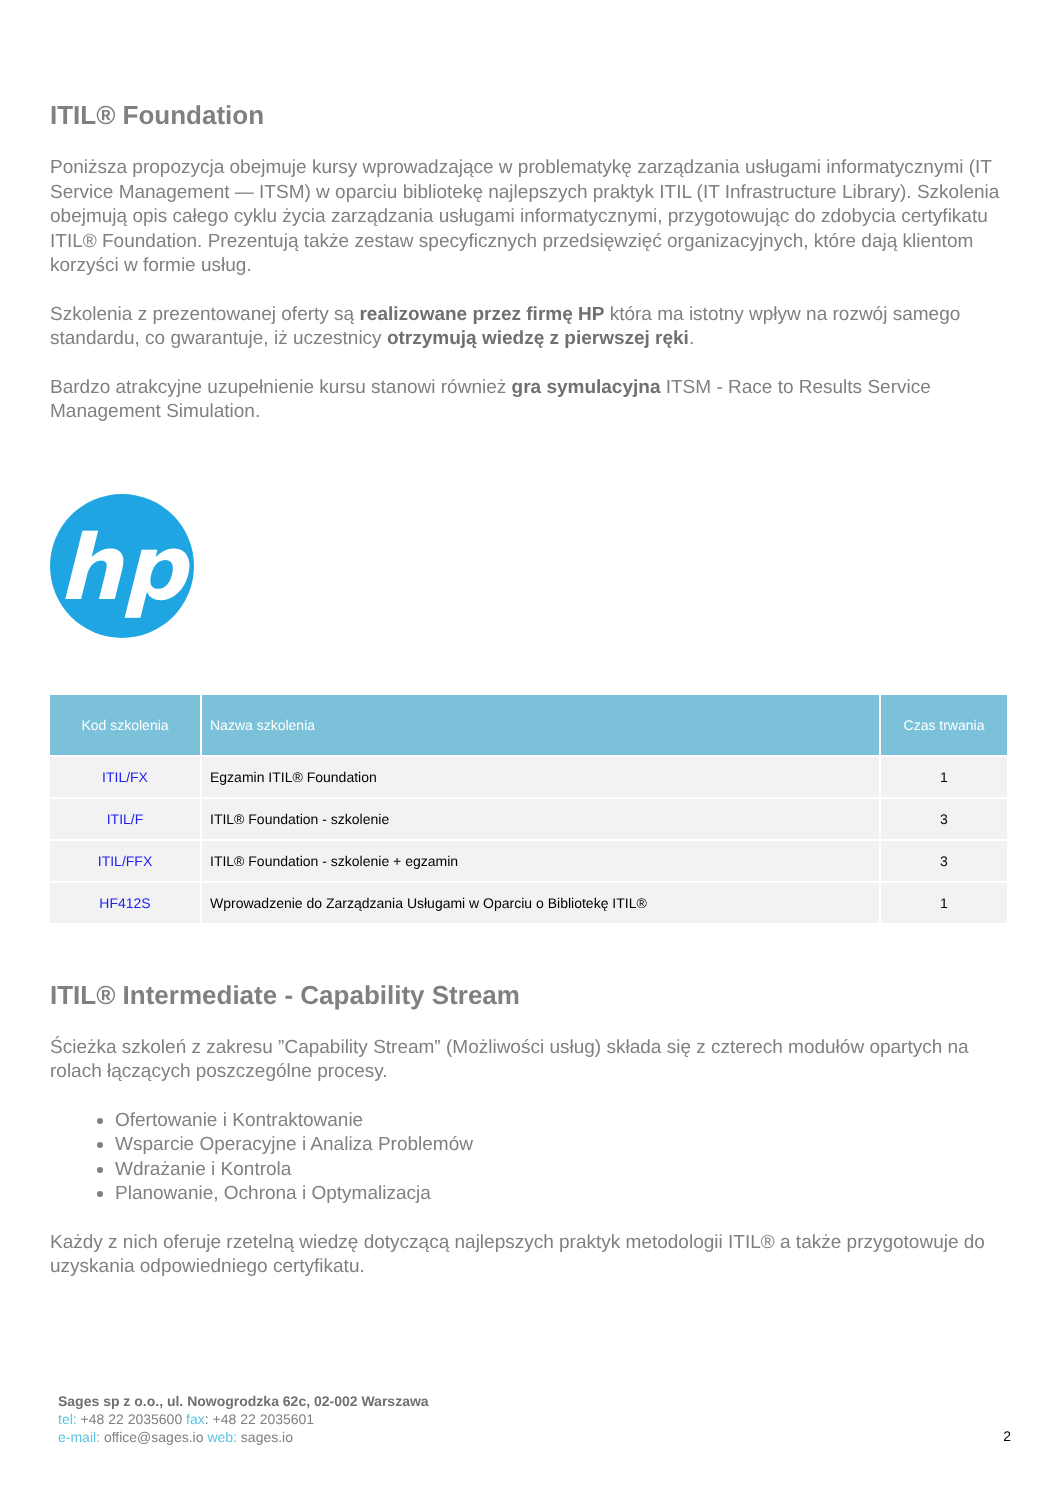ITIL® Foundation
Poniższa propozycja obejmuje kursy wprowadzające w problematykę zarządzania usługami informatycznymi (IT Service Management — ITSM) w oparciu bibliotekę najlepszych praktyk ITIL (IT Infrastructure Library). Szkolenia obejmują opis całego cyklu życia zarządzania usługami informatycznymi, przygotowując do zdobycia certyfikatu ITIL® Foundation. Prezentują także zestaw specyficznych przedsięwzięć organizacyjnych, które dają klientom korzyści w formie usług.
Szkolenia z prezentowanej oferty są realizowane przez firmę HP która ma istotny wpływ na rozwój samego standardu, co gwarantuje, iż uczestnicy otrzymują wiedzę z pierwszej ręki.
Bardzo atrakcyjne uzupełnienie kursu stanowi również gra symulacyjna ITSM - Race to Results Service Management Simulation.
hp
| Kod szkolenia | Nazwa szkolenia | Czas trwania |
| --- | --- | --- |
| ITIL/FX | Egzamin ITIL® Foundation | 1 |
| ITIL/F | ITIL® Foundation - szkolenie | 3 |
| ITIL/FFX | ITIL® Foundation - szkolenie + egzamin | 3 |
| HF412S | Wprowadzenie do Zarządzania Usługami w Oparciu o Bibliotekę ITIL® | 1 |
ITIL® Intermediate - Capability Stream
Ścieżka szkoleń z zakresu ”Capability Stream” (Możliwości usług) składa się z czterech modułów opartych na rolach łączących poszczególne procesy.
Ofertowanie i Kontraktowanie
Wsparcie Operacyjne i Analiza Problemów
Wdrażanie i Kontrola
Planowanie, Ochrona i Optymalizacja
Każdy z nich oferuje rzetelną wiedzę dotyczącą najlepszych praktyk metodologii ITIL® a także przygotowuje do uzyskania odpowiedniego certyfikatu.
Sages sp z o.o., ul. Nowogrodzka 62c, 02-002 Warszawa
tel: +48 22 2035600 fax: +48 22 2035601
e-mail: office@sages.io web: sages.io
2